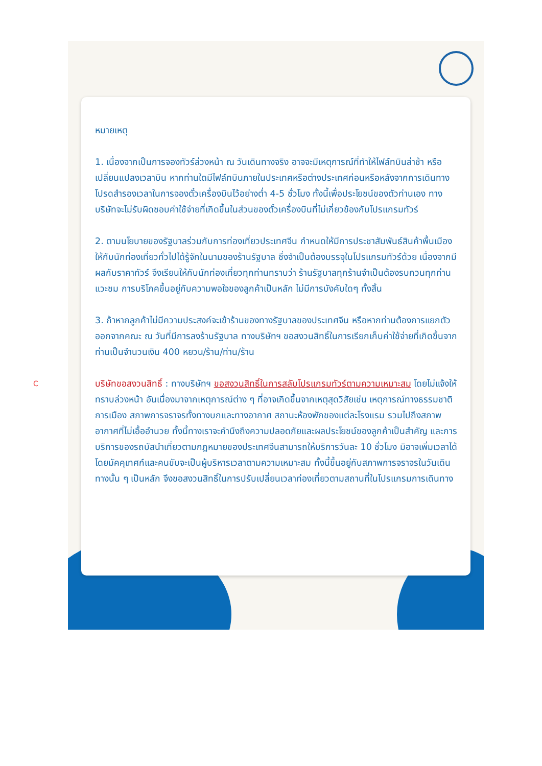C
หมายเหตุ
1. เนื่องจากเป็นการจองทัวร์ล่วงหน้า ณ วันเดินทางจริง อาจจะมีเหตุการณ์ที่ทำให้ไฟล์ทบินล่าช้า หรือเปลี่ยนแปลงเวลาบิน หากท่านใดมีไฟล์ทบินภายในประเทศหรือต่างประเทศก่อนหรือหลังจากการเดินทาง โปรดสำรองเวลาในการจองตั๋วเครื่องบินไว้อย่างต่ำ 4-5 ชั่วโมง ทั้งนี้เพื่อประโยชน์ของตัวท่านเอง ทางบริษัทจะไม่รับผิดชอบค่าใช้จ่ายที่เกิดขึ้นในส่วนของตั๋วเครื่องบินที่ไม่เกี่ยวข้องกับโปรแกรมทัวร์
2. ตามนโยบายของรัฐบาลร่วมกับการท่องเที่ยวประเทศจีน กำหนดให้มีการประชาสัมพันธ์สินค้าพื้นเมืองให้กับนักท่องเที่ยวทั่วไปได้รู้จักในนามของร้านรัฐบาล ซึ่งจำเป็นต้องบรรจุในโปรแกรมทัวร์ด้วย เนื่องจากมีผลกับราคาทัวร์ จึงเรียนให้กับนักท่องเที่ยวทุกท่านทราบว่า ร้านรัฐบาลทุกร้านจำเป็นต้องรบกวนทุกท่านแวะชม การบริโภคขึ้นอยู่กับความพอใจของลูกค้าเป็นหลัก ไม่มีการบังคับใดๆ ทั้งสิ้น
3. ถ้าหากลูกค้าไม่มีความประสงค์จะเข้าร้านของทางรัฐบาลของประเทศจีน หรือหากท่านต้องการแยกตัวออกจากคณะ ณ วันที่มีการลงร้านรัฐบาล ทางบริษัทฯ ขอสงวนสิทธิ์ในการเรียกเก็บค่าใช้จ่ายที่เกิดขึ้นจากท่านเป็นจำนวนเงิน 400 หยวน/ร้าน/ท่าน/ร้าน
บริษัทขอสงวนสิทธิ์ : ทางบริษัทฯ ขอสงวนสิทธิ์ในการสลับโปรแกรมทัวร์ตามความเหมาะสม โดยไม่แจ้งให้ทราบล่วงหน้า อันเนื่องมาจากเหตุการณ์ต่าง ๆ ที่อาจเกิดขึ้นจากเหตุสุดวิสัยเช่น เหตุการณ์ทางธรรมชาติ การเมือง สภาพการจราจรทั้งทางบกและทางอากาศ สถานะห้องพักของแต่ละโรงแรม รวมไปถึงสภาพอากาศที่ไม่เอื้ออำนวย ทั้งนี้ทางเราจะคำนึงถึงความปลอดภัยและผลประโยชน์ของลูกค้าเป็นสำคัญ และการบริการของรถบัสนำเที่ยวตามกฎหมายของประเทศจีนสามารถให้บริการวันละ 10 ชั่วโมง มิอาจเพิ่มเวลาได้โดยมัคคุเทศก์และคนขับจะเป็นผู้บริหารเวลาตามความเหมาะสม ทั้งนี้ขึ้นอยู่กับสภาพการจราจรในวันเดินทางนั้น ๆ เป็นหลัก จึงขอสงวนสิทธิ์ในการปรับเปลี่ยนเวลาท่องเที่ยวตามสถานที่ในโปรแกรมการเดินทาง